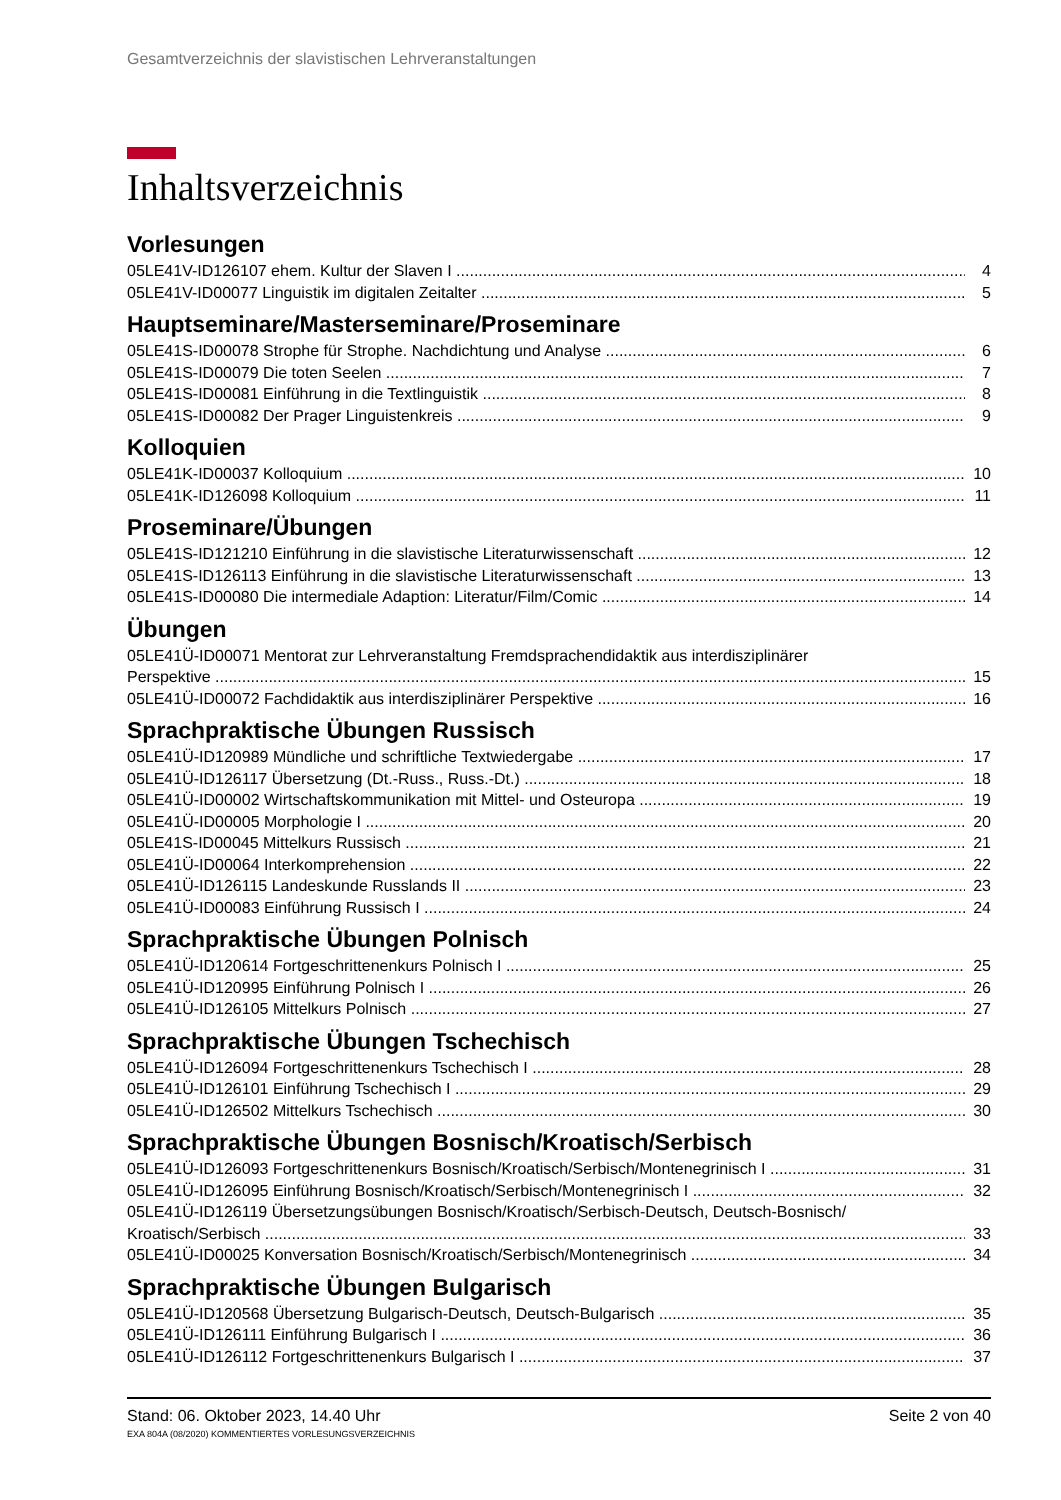Gesamtverzeichnis der slavistischen Lehrveranstaltungen
Inhaltsverzeichnis
Vorlesungen
05LE41V-ID126107 ehem. Kultur der Slaven I 4
05LE41V-ID00077 Linguistik im digitalen Zeitalter 5
Hauptseminare/Masterseminare/Proseminare
05LE41S-ID00078 Strophe für Strophe. Nachdichtung und Analyse 6
05LE41S-ID00079 Die toten Seelen 7
05LE41S-ID00081 Einführung in die Textlinguistik 8
05LE41S-ID00082 Der Prager Linguistenkreis 9
Kolloquien
05LE41K-ID00037 Kolloquium 10
05LE41K-ID126098 Kolloquium 11
Proseminare/Übungen
05LE41S-ID121210 Einführung in die slavistische Literaturwissenschaft 12
05LE41S-ID126113 Einführung in die slavistische Literaturwissenschaft 13
05LE41S-ID00080 Die intermediale Adaption: Literatur/Film/Comic 14
Übungen
05LE41Ü-ID00071 Mentorat zur Lehrveranstaltung Fremdsprachendidaktik aus interdisziplinärer
Perspektive 15
05LE41Ü-ID00072 Fachdidaktik aus interdisziplinärer Perspektive 16
Sprachpraktische Übungen Russisch
05LE41Ü-ID120989 Mündliche und schriftliche Textwiedergabe 17
05LE41Ü-ID126117 Übersetzung (Dt.-Russ., Russ.-Dt.) 18
05LE41Ü-ID00002 Wirtschaftskommunikation mit Mittel- und Osteuropa 19
05LE41Ü-ID00005 Morphologie I 20
05LE41S-ID00045 Mittelkurs Russisch 21
05LE41Ü-ID00064 Interkomprehension 22
05LE41Ü-ID126115 Landeskunde Russlands II 23
05LE41Ü-ID00083 Einführung Russisch I 24
Sprachpraktische Übungen Polnisch
05LE41Ü-ID120614 Fortgeschrittenenkurs Polnisch I 25
05LE41Ü-ID120995 Einführung Polnisch I 26
05LE41Ü-ID126105 Mittelkurs Polnisch 27
Sprachpraktische Übungen Tschechisch
05LE41Ü-ID126094 Fortgeschrittenenkurs Tschechisch I 28
05LE41Ü-ID126101 Einführung Tschechisch I 29
05LE41Ü-ID126502 Mittelkurs Tschechisch 30
Sprachpraktische Übungen Bosnisch/Kroatisch/Serbisch
05LE41Ü-ID126093 Fortgeschrittenenkurs Bosnisch/Kroatisch/Serbisch/Montenegrinisch I 31
05LE41Ü-ID126095 Einführung Bosnisch/Kroatisch/Serbisch/Montenegrinisch I 32
05LE41Ü-ID126119 Übersetzungsübungen Bosnisch/Kroatisch/Serbisch-Deutsch, Deutsch-Bosnisch/
Kroatisch/Serbisch 33
05LE41Ü-ID00025 Konversation Bosnisch/Kroatisch/Serbisch/Montenegrinisch 34
Sprachpraktische Übungen Bulgarisch
05LE41Ü-ID120568 Übersetzung Bulgarisch-Deutsch, Deutsch-Bulgarisch 35
05LE41Ü-ID126111 Einführung Bulgarisch I 36
05LE41Ü-ID126112 Fortgeschrittenenkurs Bulgarisch I 37
Stand: 06. Oktober 2023, 14.40 Uhr Seite 2 von 40
EXA 804A (08/2020) KOMMENTIERTES VORLESUNGSVERZEICHNIS